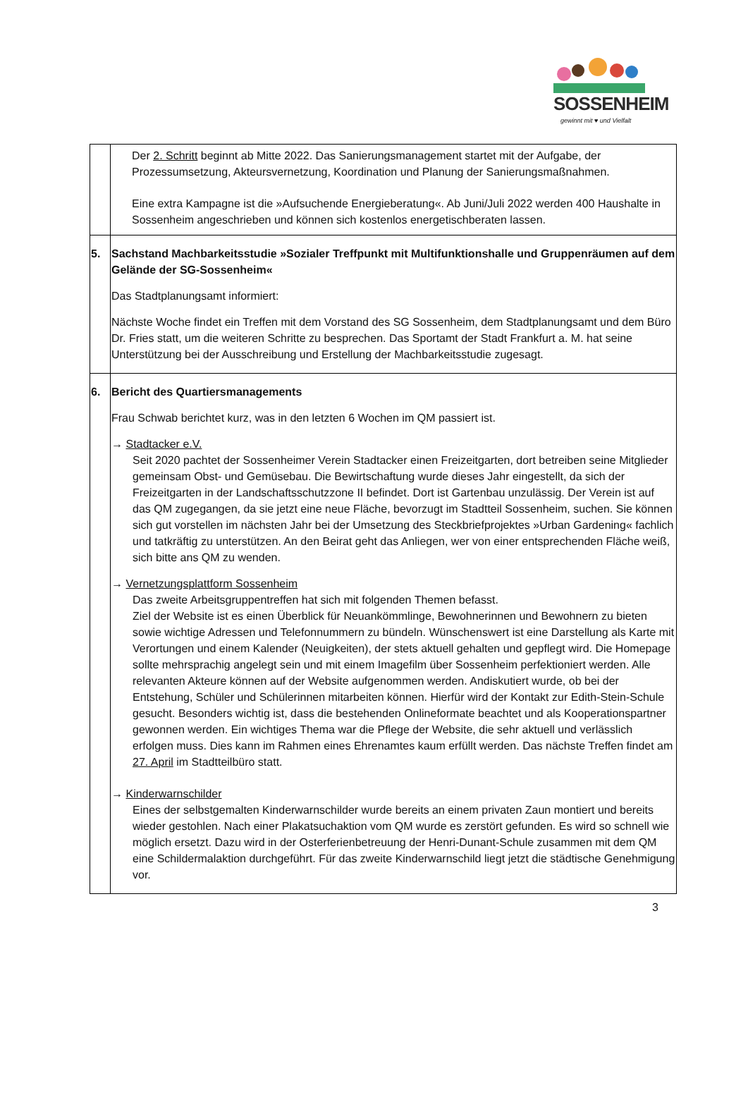SOSSENHEIM
gewinnt mit ♥ und Vielfalt
| | Der 2. Schritt beginnt ab Mitte 2022. Das Sanierungsmanagement startet mit der Aufgabe, der Prozessumsetzung, Akteursvernetzung, Koordination und Planung der Sanierungsmaßnahmen. Eine extra Kampagne ist die »Aufsuchende Energieberatung«. Ab Juni/Juli 2022 werden 400 Haushalte in Sossenheim angeschrieben und können sich kostenlos energetischberaten lassen. |
| 5. | Sachstand Machbarkeitsstudie »Sozialer Treffpunkt mit Multifunktionshalle und Gruppenräumen auf dem Gelände der SG-Sossenheim« Das Stadtplanungsamt informiert: Nächste Woche findet ein Treffen mit dem Vorstand des SG Sossenheim, dem Stadtplanungsamt und dem Büro Dr. Fries statt, um die weiteren Schritte zu besprechen. Das Sportamt der Stadt Frankfurt a. M. hat seine Unterstützung bei der Ausschreibung und Erstellung der Machbarkeitsstudie zugesagt. |
| 6. | Bericht des Quartiersmanagements Frau Schwab berichtet kurz, was in den letzten 6 Wochen im QM passiert ist. → Stadtacker e.V. Seit 2020 pachtet der Sossenheimer Verein Stadtacker einen Freizeitgarten, dort betreiben seine Mitglieder gemeinsam Obst- und Gemüsebau. Die Bewirtschaftung wurde dieses Jahr eingestellt, da sich der Freizeitgarten in der Landschaftsschutzzone II befindet. Dort ist Gartenbau unzulässig. Der Verein ist auf das QM zugegangen, da sie jetzt eine neue Fläche, bevorzugt im Stadtteil Sossenheim, suchen. Sie können sich gut vorstellen im nächsten Jahr bei der Umsetzung des Steckbriefprojektes »Urban Gardening« fachlich und tatkräftig zu unterstützen. An den Beirat geht das Anliegen, wer von einer entsprechenden Fläche weiß, sich bitte ans QM zu wenden. → Vernetzungsplattform Sossenheim Das zweite Arbeitsgruppentreffen hat sich mit folgenden Themen befasst. Ziel der Website ist es einen Überblick für Neuankömmlinge, Bewohnerinnen und Bewohnern zu bieten sowie wichtige Adressen und Telefonnummern zu bündeln. Wünschenswert ist eine Darstellung als Karte mit Verortungen und einem Kalender (Neuigkeiten), der stets aktuell gehalten und gepflegt wird. Die Homepage sollte mehrsprachig angelegt sein und mit einem Imagefilm über Sossenheim perfektioniert werden. Alle relevanten Akteure können auf der Website aufgenommen werden. Andiskutiert wurde, ob bei der Entstehung, Schüler und Schülerinnen mitarbeiten können. Hierfür wird der Kontakt zur Edith-Stein-Schule gesucht. Besonders wichtig ist, dass die bestehenden Onlineformate beachtet und als Kooperationspartner gewonnen werden. Ein wichtiges Thema war die Pflege der Website, die sehr aktuell und verlässlich erfolgen muss. Dies kann im Rahmen eines Ehrenamtes kaum erfüllt werden. Das nächste Treffen findet am 27. April im Stadtteilbüro statt. → Kinderwarnschilder Eines der selbstgemalten Kinderwarnschilder wurde bereits an einem privaten Zaun montiert und bereits wieder gestohlen. Nach einer Plakatsuchaktion vom QM wurde es zerstört gefunden. Es wird so schnell wie möglich ersetzt. Dazu wird in der Osterferienbetreuung der Henri-Dunant-Schule zusammen mit dem QM eine Schildermalaktion durchgeführt. Für das zweite Kinderwarnschild liegt jetzt die städtische Genehmigung vor. |
3